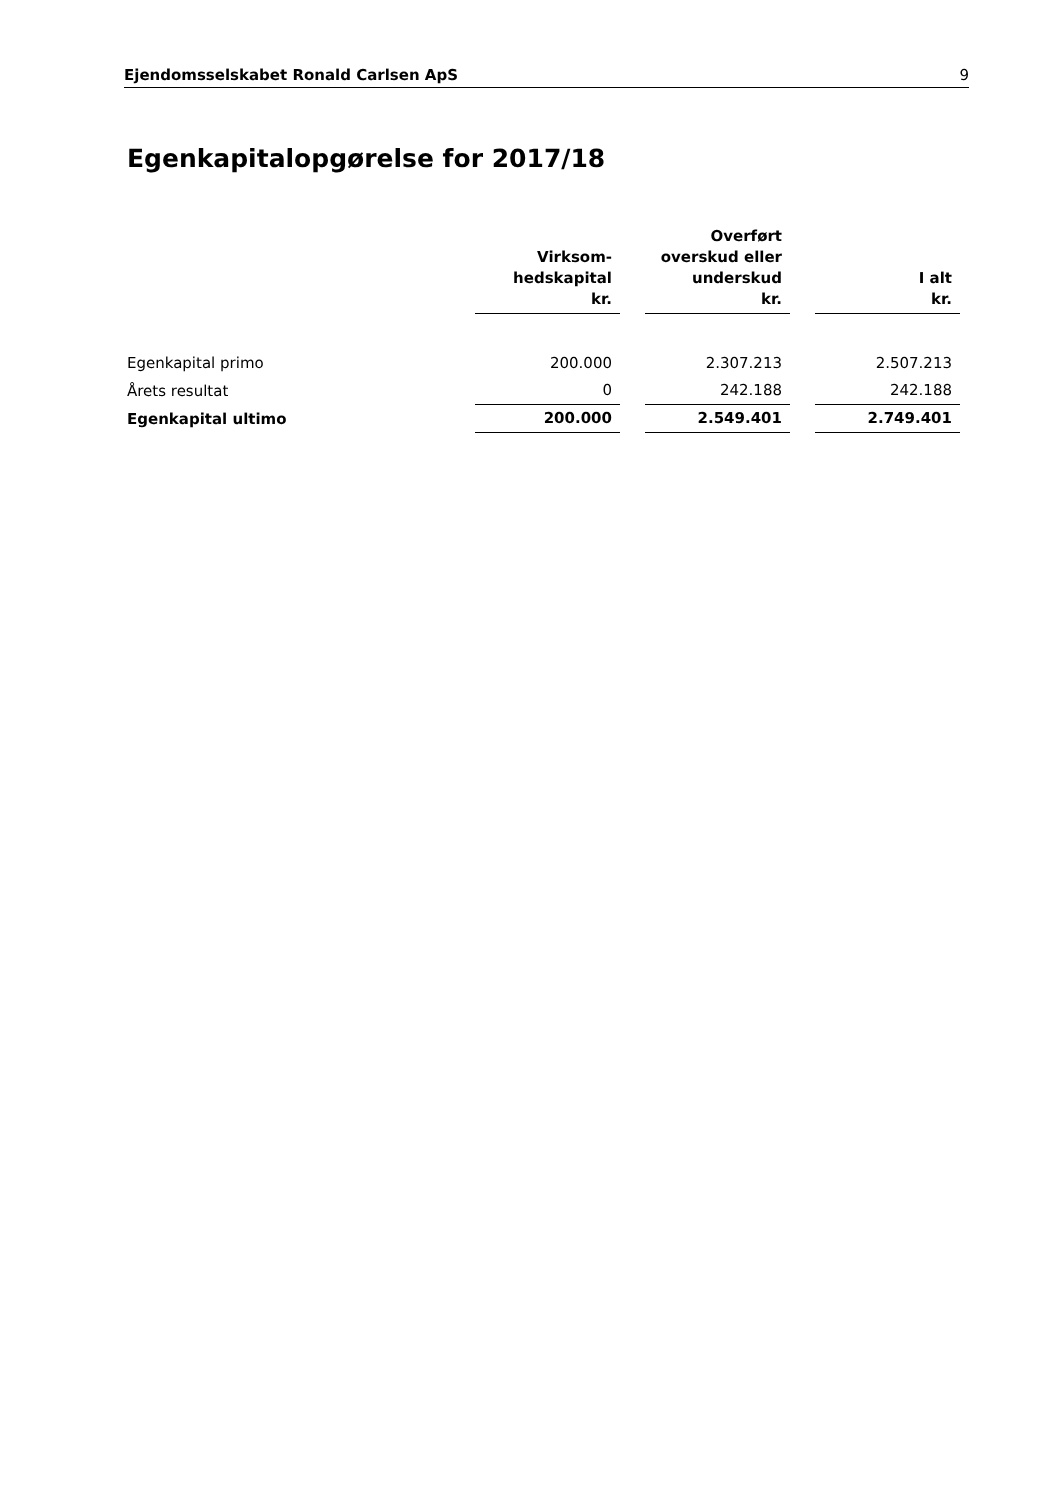Ejendomsselskabet Ronald Carlsen ApS 9
Egenkapitalopgørelse for 2017/18
| | Virksom- hedskapital kr. | | Overført overskud eller underskud kr. | | I alt kr. |
| --- | --- | --- | --- | --- | --- |
| Egenkapital primo | 200.000 | | 2.307.213 | | 2.507.213 |
| Årets resultat | 0 | | 242.188 | | 242.188 |
| Egenkapital ultimo | 200.000 | | 2.549.401 | | 2.749.401 |